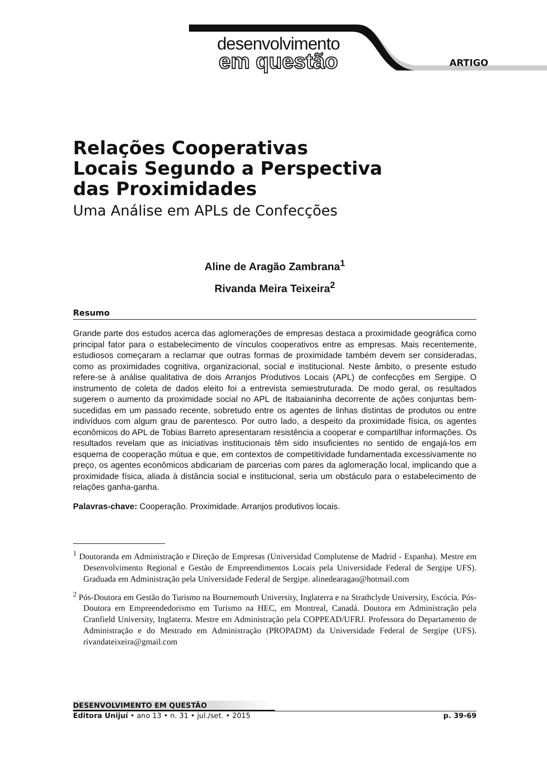desenvolvimento
em questão
ARTIGO
Relações Cooperativas
Locais Segundo a Perspectiva
das Proximidades
Uma Análise em APLs de Confecções
Aline de Aragão Zambrana<sup>1</sup>
Rivanda Meira Teixeira<sup>2</sup>
Resumo
Grande parte dos estudos acerca das aglomerações de empresas destaca a proximidade geográfica como principal fator para o estabelecimento de vínculos cooperativos entre as empresas. Mais recentemente, estudiosos começaram a reclamar que outras formas de proximidade também devem ser consideradas, como as proximidades cognitiva, organizacional, social e institucional. Neste âmbito, o presente estudo refere-se à análise qualitativa de dois Arranjos Produtivos Locais (APL) de confecções em Sergipe. O instrumento de coleta de dados eleito foi a entrevista semiestruturada. De modo geral, os resultados sugerem o aumento da proximidade social no APL de Itabaianinha decorrente de ações conjuntas bem-sucedidas em um passado recente, sobretudo entre os agentes de linhas distintas de produtos ou entre indivíduos com algum grau de parentesco. Por outro lado, a despeito da proximidade física, os agentes econômicos do APL de Tobias Barreto apresentaram resistência a cooperar e compartilhar informações. Os resultados revelam que as iniciativas institucionais têm sido insuficientes no sentido de engajá-los em esquema de cooperação mútua e que, em contextos de competitividade fundamentada excessivamente no preço, os agentes econômicos abdicariam de parcerias com pares da aglomeração local, implicando que a proximidade física, aliada à distância social e institucional, seria um obstáculo para o estabelecimento de relações ganha-ganha.
Palavras-chave: Cooperação. Proximidade. Arranjos produtivos locais.
<sup>1</sup> Doutoranda em Administração e Direção de Empresas (Universidad Complutense de Madrid - Espanha). Mestre em Desenvolvimento Regional e Gestão de Empreendimentos Locais pela Universidade Federal de Sergipe UFS). Graduada em Administração pela Universidade Federal de Sergipe. alinedearagao@hotmail.com
<sup>2</sup> Pós-Doutora em Gestão do Turismo na Bournemouth University, Inglaterra e na Strathclyde University, Escócia. Pós-Doutora em Empreendedorismo em Turismo na HEC, em Montreal, Canadá. Doutora em Administração pela Cranfield University, Inglaterra. Mestre em Administração pela COPPEAD/UFRJ. Professora do Departamento de Administração e do Mestrado em Administração (PROPADM) da Universidade Federal de Sergipe (UFS). rivandateixeira@gmail.com
DESENVOLVIMENTO EM QUESTÃO
Editora Unijuí • ano 13 • n. 31 • jul./set. • 2015 p. 39-69